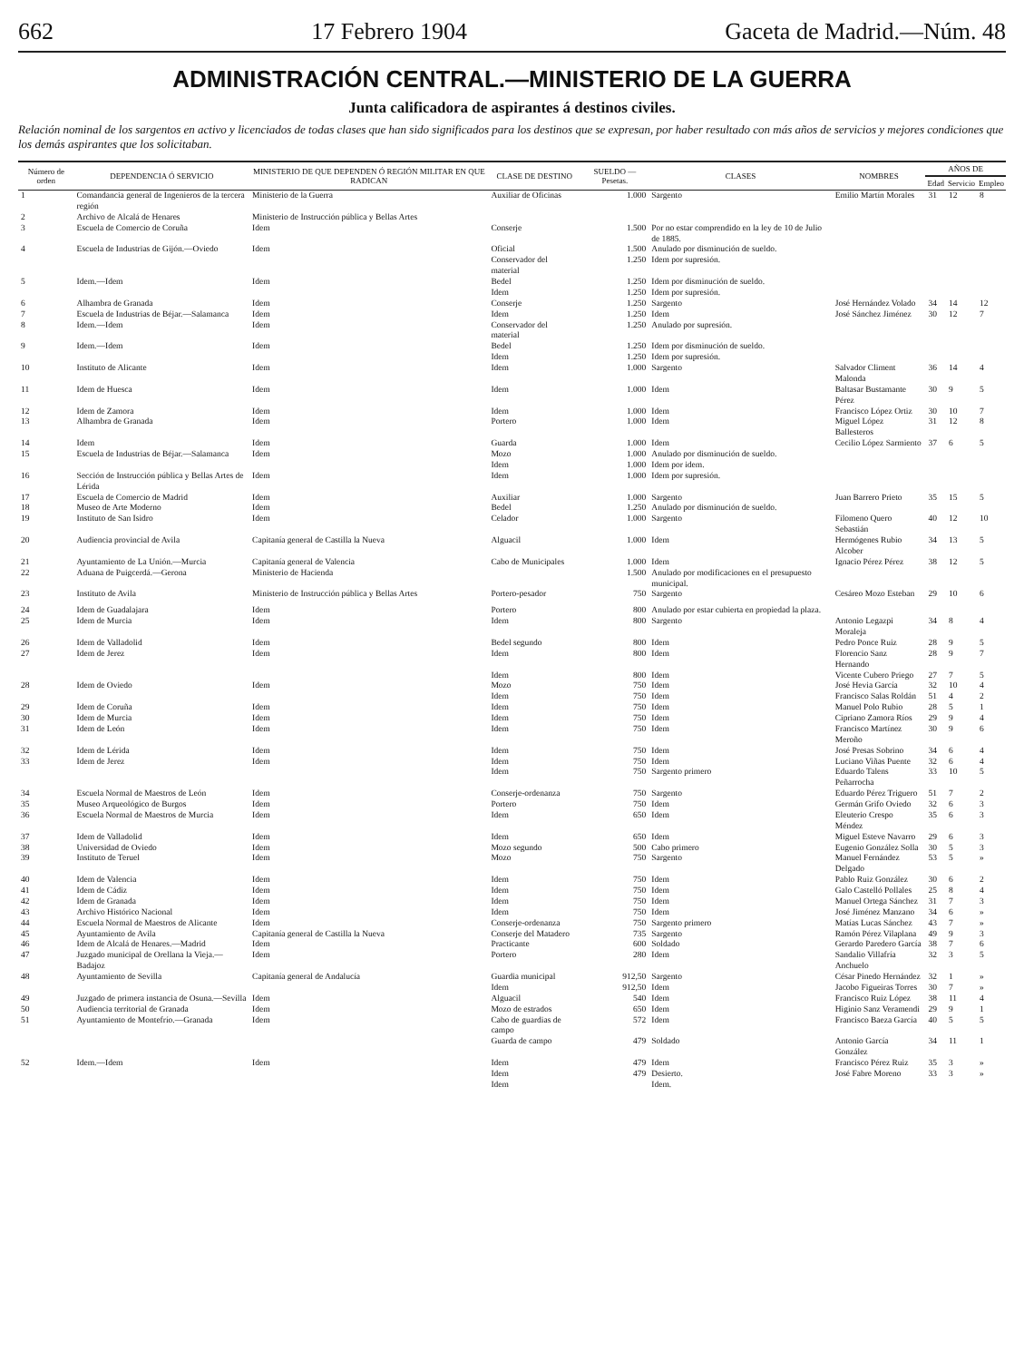662 17 Febrero 1904 Gaceta de Madrid.—Núm. 48
ADMINISTRACIÓN CENTRAL.—MINISTERIO DE LA GUERRA
Junta calificadora de aspirantes á destinos civiles.
Relación nominal de los sargentos en activo y licenciados de todas clases que han sido significados para los destinos que se expresan, por haber resultado con más años de servicios y mejores condiciones que los demás aspirantes que los solicitaban.
| Número de orden | DEPENDENCIA Ó SERVICIO | MINISTERIO DE QUE DEPENDEN Ó REGIÓN MILITAR EN QUE RADICAN | CLASE DE DESTINO | SUELDO — Pesetas. | CLASES | NOMBRES | AÑOS DE | | |
| --- | --- | --- | --- | --- | --- | --- | --- | --- | --- |
| | | | | | | | Edad | Servicio | Empleo |
| 1 | Comandancia general de Ingenieros de la tercera región | Ministerio de la Guerra | Auxiliar de Oficinas | 1.000 | Sargento | Emilio Martín Morales | 31 | 12 | 8 |
| 2 | Archivo de Alcalá de Henares | Ministerio de Instrucción pública y Bellas Artes | | | | | | | |
| 3 | Escuela de Comercio de Coruña | Idem | Conserje | 1.500 | Por no estar comprendido en la ley de 10 de Julio de 1885. | | | | |
| 4 | Escuela de Industrias de Gijón.—Oviedo | Idem | Oficial | 1.500 | Anulado por disminución de sueldo. | | | | |
| | | | Conservador del material | 1.250 | Idem por supresión. | | | | |
| 5 | Idem.—Idem | Idem | Bedel | 1.250 | Idem por disminución de sueldo. | | | | |
| | | | Idem | 1.250 | Idem por supresión. | | | | |
| 6 | Alhambra de Granada | Idem | Conserje | 1.250 | Sargento | José Hernández Volado | 34 | 14 | 12 |
| 7 | Escuela de Industrias de Béjar.—Salamanca | Idem | Idem | 1.250 | Idem | José Sánchez Jiménez | 30 | 12 | 7 |
| 8 | Idem.—Idem | Idem | Conservador del material | 1.250 | Anulado por supresión. | | | | |
| 9 | Idem.—Idem | Idem | Bedel | 1.250 | Idem por disminución de sueldo. | | | | |
| | | | Idem | 1.250 | Idem por supresión. | | | | |
| 10 | Instituto de Alicante | Idem | Idem | 1.000 | Sargento | Salvador Climent Malonda | 36 | 14 | 4 |
| 11 | Idem de Huesca | Idem | Idem | 1.000 | Idem | Baltasar Bustamante Pérez | 30 | 9 | 5 |
| 12 | Idem de Zamora | Idem | Idem | 1.000 | Idem | Francisco López Ortiz | 30 | 10 | 7 |
| 13 | Alhambra de Granada | Idem | Portero | 1.000 | Idem | Miguel López Ballesteros | 31 | 12 | 8 |
| 14 | Idem | Idem | Guarda | 1.000 | Idem | Cecilio López Sarmiento | 37 | 6 | 5 |
| 15 | Escuela de Industrias de Béjar.—Salamanca | Idem | Mozo | 1.000 | Anulado por disminución de sueldo. | | | | |
| | | | Idem | 1.000 | Idem por idem. | | | | |
| 16 | Sección de Instrucción pública y Bellas Artes de Lérida | Idem | Idem | 1.000 | Idem por supresión. | | | | |
| 17 | Escuela de Comercio de Madrid | Idem | Auxiliar | 1.000 | Sargento | Juan Barrero Prieto | 35 | 15 | 5 |
| 18 | Museo de Arte Moderno | Idem | Bedel | 1.250 | Anulado por disminución de sueldo. | | | | |
| 19 | Instituto de San Isidro | Idem | Celador | 1.000 | Sargento | Filomeno Quero Sebastián | 40 | 12 | 10 |
| 20 | Audiencia provincial de Avila | Capitanía general de Castilla la Nueva | Alguacil | 1.000 | Idem | Hermógenes Rubio Alcober | 34 | 13 | 5 |
| 21 | Ayuntamiento de La Unión.—Murcia | Capitanía general de Valencia | Cabo de Municipales | 1.000 | Idem | Ignacio Pérez Pérez | 38 | 12 | 5 |
| 22 | Aduana de Puigcerdá.—Gerona | Ministerio de Hacienda | | 1.500 | Anulado por modificaciones en el presupuesto municipal. | | | | |
| 23 | Instituto de Avila | Ministerio de Instrucción pública y Bellas Artes | Portero-pesador | 750 | Sargento | Cesáreo Mozo Esteban | 29 | 10 | 6 |
| 24 | Idem de Guadalajara | Idem | Portero | 800 | Anulado por estar cubierta en propiedad la plaza. | | | | |
| 25 | Idem de Murcia | Idem | Idem | 800 | Sargento | Antonio Legazpi Moraleja | 34 | 8 | 4 |
| 26 | Idem de Valladolid | Idem | Bedel segundo | 800 | Idem | Pedro Ponce Ruiz | 28 | 9 | 5 |
| 27 | Idem de Jerez | Idem | Idem | 800 | Idem | Florencio Sanz Hernando | 28 | 9 | 7 |
| | | | Idem | 800 | Idem | Vicente Cubero Priego | 27 | 7 | 5 |
| 28 | Idem de Oviedo | Idem | Mozo | 750 | Idem | José Hevia García | 32 | 10 | 4 |
| | | | Idem | 750 | Idem | Francisco Salas Roldán | 51 | 4 | 2 |
| 29 | Idem de Coruña | Idem | Idem | 750 | Idem | Manuel Polo Rubio | 28 | 5 | 1 |
| 30 | Idem de Murcia | Idem | Idem | 750 | Idem | Cipriano Zamora Ríos | 29 | 9 | 4 |
| 31 | Idem de León | Idem | Idem | 750 | Idem | Francisco Martínez Meroño | 30 | 9 | 6 |
| 32 | Idem de Lérida | Idem | Idem | 750 | Idem | José Presas Sobrino | 34 | 6 | 4 |
| 33 | Idem de Jerez | Idem | Idem | 750 | Idem | Luciano Viñas Puente | 32 | 6 | 4 |
| | | | Idem | 750 | Sargento primero | Eduardo Talens Peñarrocha | 33 | 10 | 5 |
| 34 | Escuela Normal de Maestros de León | Idem | Conserje-ordenanza | 750 | Sargento | Eduardo Pérez Triguero | 51 | 7 | 2 |
| 35 | Museo Arqueológico de Burgos | Idem | Portero | 750 | Idem | Germán Grifo Oviedo | 32 | 6 | 3 |
| 36 | Escuela Normal de Maestros de Murcia | Idem | Idem | 650 | Idem | Eleuterio Crespo Méndez | 35 | 6 | 3 |
| 37 | Idem de Valladolid | Idem | Idem | 650 | Idem | Miguel Esteve Navarro | 29 | 6 | 3 |
| 38 | Universidad de Oviedo | Idem | Mozo segundo | 500 | Cabo primero | Eugenio González Solla | 30 | 5 | 3 |
| 39 | Instituto de Teruel | Idem | Mozo | 750 | Sargento | Manuel Fernández Delgado | 53 | 5 | » |
| 40 | Idem de Valencia | Idem | Idem | 750 | Idem | Pablo Ruiz González | 30 | 6 | 2 |
| 41 | Idem de Cádiz | Idem | Idem | 750 | Idem | Galo Castelló Pollales | 25 | 8 | 4 |
| 42 | Idem de Granada | Idem | Idem | 750 | Idem | Manuel Ortega Sánchez | 31 | 7 | 3 |
| 43 | Archivo Histórico Nacional | Idem | Idem | 750 | Idem | José Jiménez Manzano | 34 | 6 | » |
| 44 | Escuela Normal de Maestros de Alicante | Idem | Conserje-ordenanza | 750 | Sargento primero | Matías Lucas Sánchez | 43 | 7 | » |
| 45 | Ayuntamiento de Avila | Capitanía general de Castilla la Nueva | Conserje del Matadero | 735 | Sargento | Ramón Pérez Vilaplana | 49 | 9 | 3 |
| 46 | Idem de Alcalá de Henares.—Madrid | Idem | Practicante | 600 | Soldado | Gerardo Paredero García | 38 | 7 | 6 |
| 47 | Juzgado municipal de Orellana la Vieja.—Badajoz | Idem | Portero | 280 | Idem | Sandalio Villafría Anchuelo | 32 | 3 | 5 |
| 48 | Ayuntamiento de Sevilla | Capitanía general de Andalucía | Guardia municipal | 912,50 | Sargento | César Pinedo Hernández | 32 | 1 | » |
| | | | Idem | 912,50 | Idem | Jacobo Figueiras Torres | 30 | 7 | » |
| 49 | Juzgado de primera instancia de Osuna.—Sevilla | Idem | Alguacil | 540 | Idem | Francisco Ruiz López | 38 | 11 | 4 |
| 50 | Audiencia territorial de Granada | Idem | Mozo de estrados | 650 | Idem | Higinio Sanz Veramendi | 29 | 9 | 1 |
| 51 | Ayuntamiento de Montefrío.—Granada | Idem | Cabo de guardias de campo | 572 | Idem | Francisco Baeza García | 40 | 5 | 5 |
| | | | Guarda de campo | 479 | Soldado | Antonio García González | 34 | 11 | 1 |
| 52 | Idem.—Idem | Idem | Idem | 479 | Idem | Francisco Pérez Ruiz | 35 | 3 | » |
| | | | Idem | 479 | Desierto. | José Fabre Moreno | 33 | 3 | » |
| | | | Idem | | Idem. | | | | |